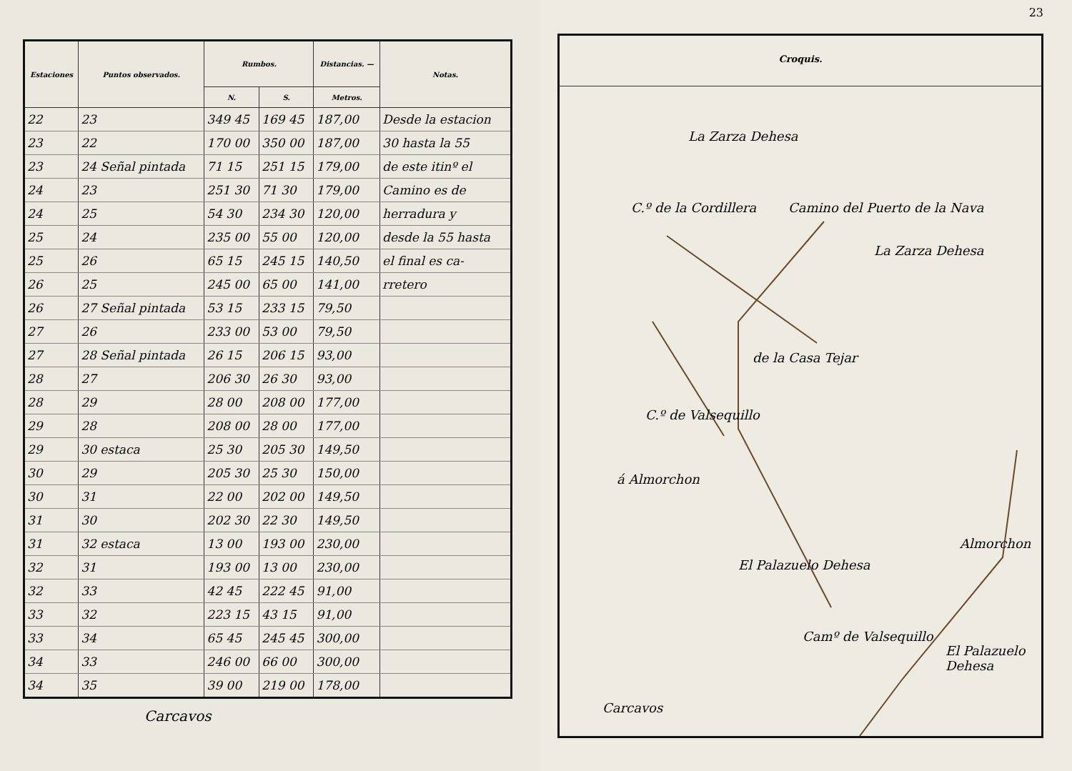| Estaciones | Puntos observados. | Rumbos. | | Distancias. — | Notas. |
| --- | --- | --- | --- | --- | --- |
| | | N. | S. | Metros. | |
| 22 | 23 | 349 45 | 169 45 | 187,00 | Desde la estacion |
| 23 | 22 | 170 00 | 350 00 | 187,00 | 30 hasta la 55 |
| 23 | 24 Señal pintada | 71 15 | 251 15 | 179,00 | de este itinº el |
| 24 | 23 | 251 30 | 71 30 | 179,00 | Camino es de |
| 24 | 25 | 54 30 | 234 30 | 120,00 | herradura y |
| 25 | 24 | 235 00 | 55 00 | 120,00 | desde la 55 hasta |
| 25 | 26 | 65 15 | 245 15 | 140,50 | el final es ca- |
| 26 | 25 | 245 00 | 65 00 | 141,00 | rretero |
| 26 | 27 Señal pintada | 53 15 | 233 15 | 79,50 | |
| 27 | 26 | 233 00 | 53 00 | 79,50 | |
| 27 | 28 Señal pintada | 26 15 | 206 15 | 93,00 | |
| 28 | 27 | 206 30 | 26 30 | 93,00 | |
| 28 | 29 | 28 00 | 208 00 | 177,00 | |
| 29 | 28 | 208 00 | 28 00 | 177,00 | |
| 29 | 30 estaca | 25 30 | 205 30 | 149,50 | |
| 30 | 29 | 205 30 | 25 30 | 150,00 | |
| 30 | 31 | 22 00 | 202 00 | 149,50 | |
| 31 | 30 | 202 30 | 22 30 | 149,50 | |
| 31 | 32 estaca | 13 00 | 193 00 | 230,00 | |
| 32 | 31 | 193 00 | 13 00 | 230,00 | |
| 32 | 33 | 42 45 | 222 45 | 91,00 | |
| 33 | 32 | 223 15 | 43 15 | 91,00 | |
| 33 | 34 | 65 45 | 245 45 | 300,00 | |
| 34 | 33 | 246 00 | 66 00 | 300,00 | |
| 34 | 35 | 39 00 | 219 00 | 178,00 | |
Carcavos
23
Croquis.
La Zarza Dehesa
La Zarza Dehesa
C.º de la Cordillera Camino del Puerto de la Nava
de la Casa Tejar
C.º de Valsequillo
á Almorchon
Almorchon
El Palazuelo Dehesa
Camº de Valsequillo
El Palazuelo Dehesa
Carcavos